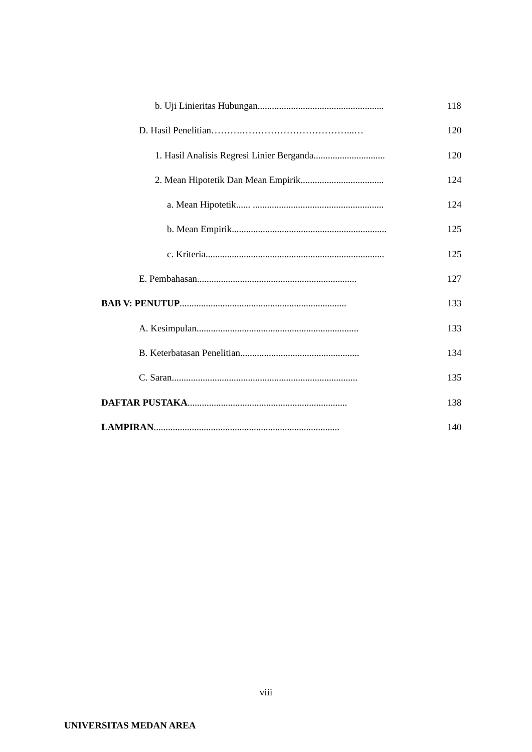b. Uji Linieritas Hubungan.....................................................
118
D. Hasil Penelitian……….……………………………...…
120
1. Hasil Analisis Regresi Linier Berganda..............................
120
2. Mean Hipotetik Dan Mean Empirik...................................
124
a. Mean Hipotetik...... .......................................................
124
b. Mean Empirik.................................................................
125
c. Kriteria...........................................................................
125
E. Pembahasan...................................................................
127
BAB V: PENUTUP......................................................................
133
A. Kesimpulan....................................................................
133
B. Keterbatasan Penelitian..................................................
134
C. Saran..............................................................................
135
DAFTAR PUSTAKA...................................................................
138
LAMPIRAN..............................................................................
140
viii
UNIVERSITAS MEDAN AREA